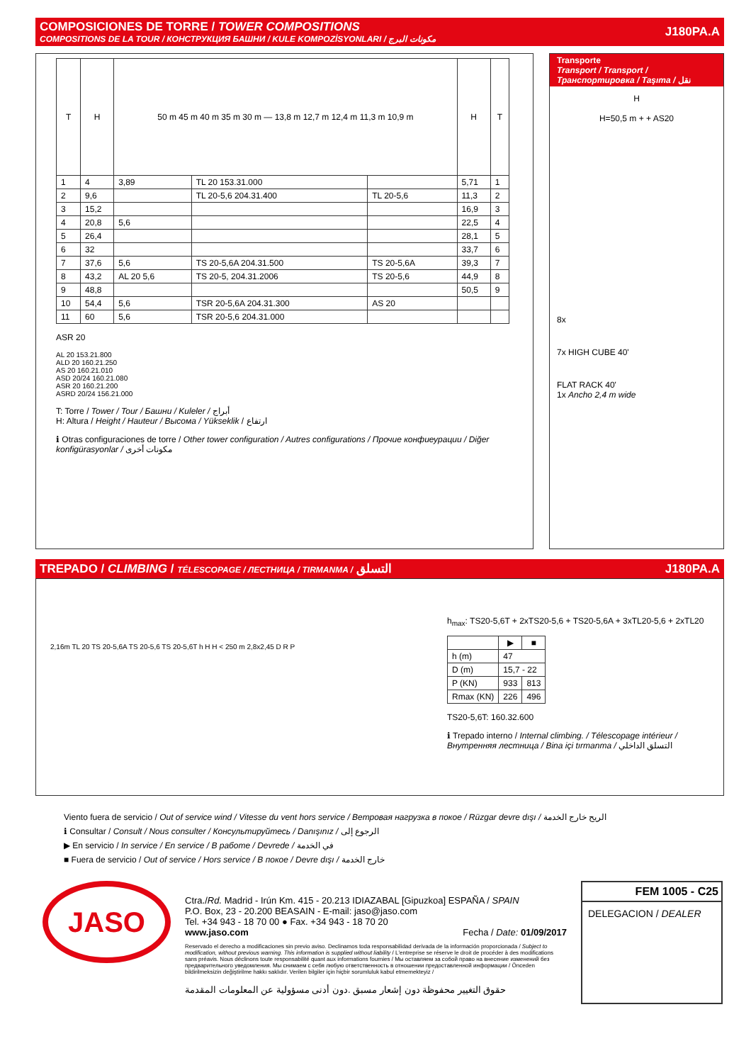COMPOSICIONES DE TORRE / TOWER COMPOSITIONS
COMPOSITIONS DE LA TOUR / КОНСТРУКЦИЯ БАШНИ / KULE KOMPOZİSYONLARI / مكونات البرج
J180PA.A
| T | H | 50 m 45 m 40 m 35 m 30 m — 13,8 m 12,7 m 12,4 m 11,3 m 10,9 m | | | H | T |
| --- | --- | --- | --- | --- | --- | --- |
| 1 | 4 | 3,89 | TL 20 153.31.000 | | 5,71 | 1 |
| 2 | 9,6 | | TL 20-5,6 204.31.400 | TL 20-5,6 | 11,3 | 2 |
| 3 | 15,2 | | | | 16,9 | 3 |
| 4 | 20,8 | 5,6 | | | 22,5 | 4 |
| 5 | 26,4 | | | | 28,1 | 5 |
| 6 | 32 | | | | 33,7 | 6 |
| 7 | 37,6 | 5,6 | TS 20-5,6A 204.31.500 | TS 20-5,6A | 39,3 | 7 |
| 8 | 43,2 | AL 20 5,6 | TS 20-5, 204.31.2006 | TS 20-5,6 | 44,9 | 8 |
| 9 | 48,8 | | | | 50,5 | 9 |
| 10 | 54,4 | 5,6 | TSR 20-5,6A 204.31.300 | AS 20 | | |
| 11 | 60 | 5,6 | TSR 20-5,6 204.31.000 | | | |
ASR 20
AL 20 153.21.800
ALD 20 160.21.250
AS 20 160.21.010
ASD 20/24 160.21.080
ASR 20 160.21.200
ASRD 20/24 156.21.000
T: Torre / Tower / Tour / Башни / Kuleler / أبراج
H: Altura / Height / Hauteur / Высома / Yükseklik / ارتفاع
ℹ Otras configuraciones de torre / Other tower configuration / Autres configurations / Прочие конфиеурации / Diğer konfigürasyonlar / مكونات أخرى
Transporte
Transport / Transport / Транспортировка / Taşıma / نقل
H
H=50,5 m + + AS20
8x
7x HIGH CUBE 40'
FLAT RACK 40'
1x Ancho 2,4 m wide
TREPADO / CLIMBING / TÉLESCOPAGE / ЛЕСТНИЦА / TIRMANMA / التسلق J180PA.A
2,16m TL 20 TS 20-5,6A TS 20-5,6 TS 20-5,6T h H H < 250 m 2,8x2,45 D R P
h<sub>max</sub>: TS20-5,6T + 2xTS20-5,6 + TS20-5,6A + 3xTL20-5,6 + 2xTL20
| | ▶ | ■ |
| --- | --- | --- |
| h (m) | 47 | |
| D (m) | 15,7 - 22 | |
| P (KN) | 933 | 813 |
| Rmax (KN) | 226 | 496 |
TS20-5,6T: 160.32.600
ℹ Trepado interno / Internal climbing. / Télescopage intérieur / Внутренняя лестница / Bina içi tırmanma / التسلق الداخلي
Viento fuera de servicio / Out of service wind / Vitesse du vent hors service / Ветровая нагрузка в покое / Rüzgar devre dışı / الريح خارج الخدمة
ℹ Consultar / Consult / Nous consulter / Консультируйтесь / Danışınız / الرجوع إلى
▶ En servicio / In service / En service / В работе / Devrede / في الخدمة
■ Fuera de servicio / Out of service / Hors service / В покое / Devre dışı / خارج الخدمة
JASO
Ctra./Rd. Madrid - Irún Km. 415 - 20.213 IDIAZABAL [Gipuzkoa] ESPAÑA / SPAIN
P.O. Box, 23 - 20.200 BEASAIN - E-mail: jaso@jaso.com
Tel. +34 943 - 18 70 00 ● Fax. +34 943 - 18 70 20
www.jaso.com Fecha / Date: 01/09/2017
Reservado el derecho a modificaciones sin previo aviso. Declinamos toda responsabilidad derivada de la información proporcionada / Subject to modification, without previous warning. This information is supplied without liability / L'entreprise se réserve le droit de procéder à des modifications sans préavis. Nous déclinons toute responsabilité quant aux informations fournies / Мы оставляем за собой право на внесение изменений без предварительного уведомления. Мы снимаем с себя любую ответственность в отношении предоставленной информации / Önceden bildirilmeksizin değiştirilme hakkı saklıdır. Verilen bilgiler için hiçbir sorumluluk kabul etmemekteyiz /
حقوق التغيير محفوظة دون إشعار مسبق .دون أدنى مسؤولية عن المعلومات المقدمة
FEM 1005 - C25
DELEGACION / DEALER